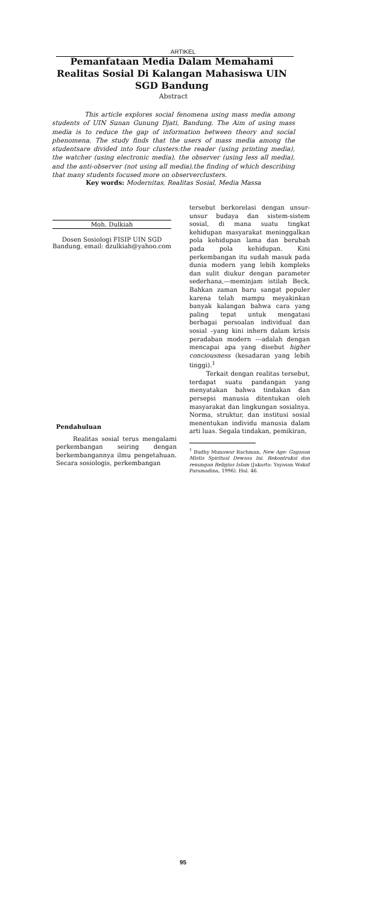ARTIKEL
Pemanfataan Media Dalam Memahami Realitas Sosial Di Kalangan Mahasiswa UIN SGD Bandung
Abstract
This article explores social fenomena using mass media among students of UIN Sunan Gunung Djati, Bandung. The Aim of using mass media is to reduce the gap of information between theory and social phenomena. The study finds that the users of mass media among the studentsare divided into four clusters:the reader (using printing media), the watcher (using electronic media), the observer (using less all media), and the anti-observer (not using all media),the finding of which describing that many students focused more on observerclusters.
Key words: Modernitas, Realitas Sosial, Media Massa
Moh. Dulkiah
Dosen Sosiologi FISIP UIN SGD Bandung, email: dzulkiah@yahoo.com
Pendahuluan
Realitas sosial terus mengalami perkembangan seiring dengan berkembangannya ilmu pengetahuan. Secara sosiologis, perkembangan
tersebut berkorelasi dengan unsur-unsur budaya dan sistem-sistem sosial, di mana suatu tingkat kehidupan masyarakat meninggalkan pola kehidupan lama dan berubah pada pola kehidupan. Kini perkembangan itu sudah masuk pada dunia modern yang lebih kompleks dan sulit diukur dengan parameter sederhana,---meminjam istilah Beck. Bahkan zaman baru sangat populer karena telah mampu meyakinkan banyak kalangan bahwa cara yang paling tepat untuk mengatasi berbagai persoalan individual dan sosial –yang kini inhern dalam krisis peradaban modern ---adalah dengan mencapai apa yang disebut higher conciousness (kesadaran yang lebih tinggi).<sup>1</sup>
Terkait dengan realitas tersebut, terdapat suatu pandangan yang menyatakan bahwa tindakan dan persepsi manusia ditentukan oleh masyarakat dan lingkungan sosialnya. Norma, struktur, dan institusi sosial menentukan individu manusia dalam arti luas. Segala tindakan, pemikiran,
<sup>1</sup> Budhy Munawar Rachman, New Age: Gagasan Mistis Spiritual Dewasa Ini. Rekontruksi dan renungan Religius Islam (Jakarta: Yayasan Wakaf Paramadina, 1996). Hal. 46.
95